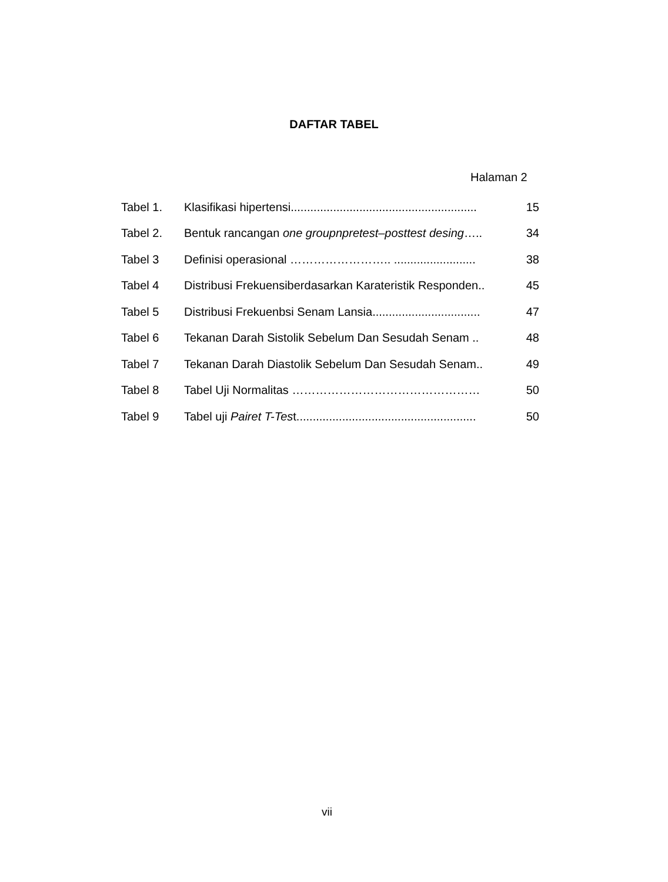DAFTAR TABEL
Halaman 2
| Tabel 1. | Klasifikasi hipertensi......................................................... | 15 |
| Tabel 2. | Bentuk rancangan one groupnpretest–posttest desing ….. | 34 |
| Tabel 3 | Definisi operasional …………………….. ......................... | 38 |
| Tabel 4 | Distribusi Frekuensiberdasarkan Karateristik Responden.. | 45 |
| Tabel 5 | Distribusi Frekuenbsi Senam Lansia................................. | 47 |
| Tabel 6 | Tekanan Darah Sistolik Sebelum Dan Sesudah Senam .. | 48 |
| Tabel 7 | Tekanan Darah Diastolik Sebelum Dan Sesudah Senam.. | 49 |
| Tabel 8 | Tabel Uji Normalitas ………………………………………… | 50 |
| Tabel 9 | Tabel uji Pairet T-Tes t....................................................... | 50 |
vii